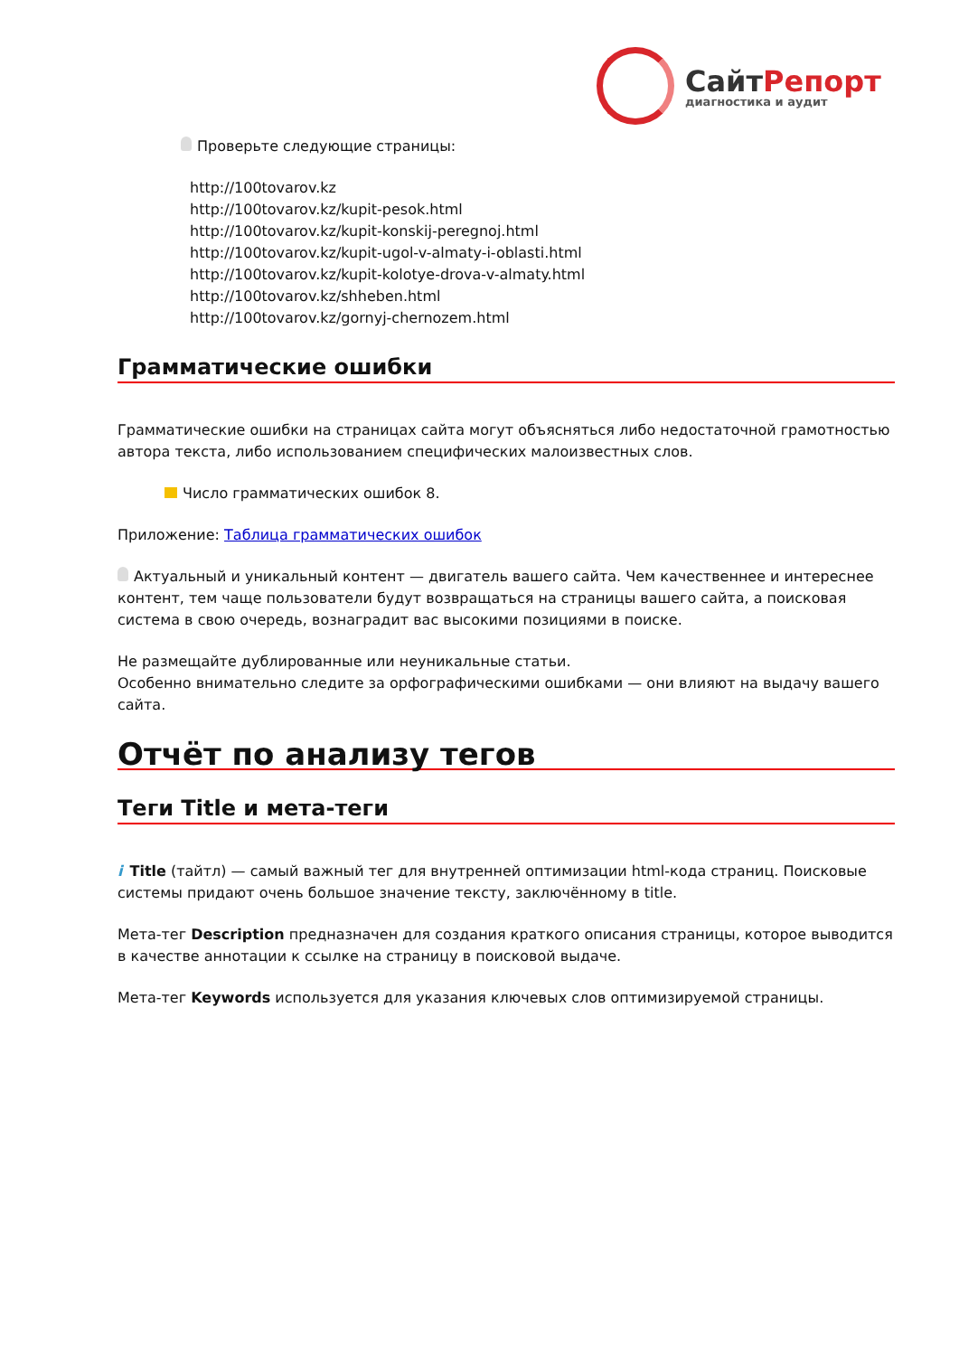СайтРепорт
диагностика и аудит
Проверьте следующие страницы:
http://100tovarov.kz
http://100tovarov.kz/kupit-pesok.html
http://100tovarov.kz/kupit-konskij-peregnoj.html
http://100tovarov.kz/kupit-ugol-v-almaty-i-oblasti.html
http://100tovarov.kz/kupit-kolotye-drova-v-almaty.html
http://100tovarov.kz/shheben.html
http://100tovarov.kz/gornyj-chernozem.html
Грамматические ошибки
Грамматические ошибки на страницах сайта могут объясняться либо недостаточной грамотностью автора текста, либо использованием специфических малоизвестных слов.
Число грамматических ошибок 8.
Приложение: Таблица грамматических ошибок
Актуальный и уникальный контент — двигатель вашего сайта. Чем качественнее и интереснее контент, тем чаще пользователи будут возвращаться на страницы вашего сайта, а поисковая система в свою очередь, вознаградит вас высокими позициями в поиске.
Не размещайте дублированные или неуникальные статьи.
Особенно внимательно следите за орфографическими ошибками — они влияют на выдачу вашего сайта.
Отчёт по анализу тегов
Теги Title и мета-теги
i Title (тайтл) — самый важный тег для внутренней оптимизации html-кода страниц. Поисковые системы придают очень большое значение тексту, заключённому в title.
Мета-тег Description предназначен для создания краткого описания страницы, которое выводится в качестве аннотации к ссылке на страницу в поисковой выдаче.
Мета-тег Keywords используется для указания ключевых слов оптимизируемой страницы.